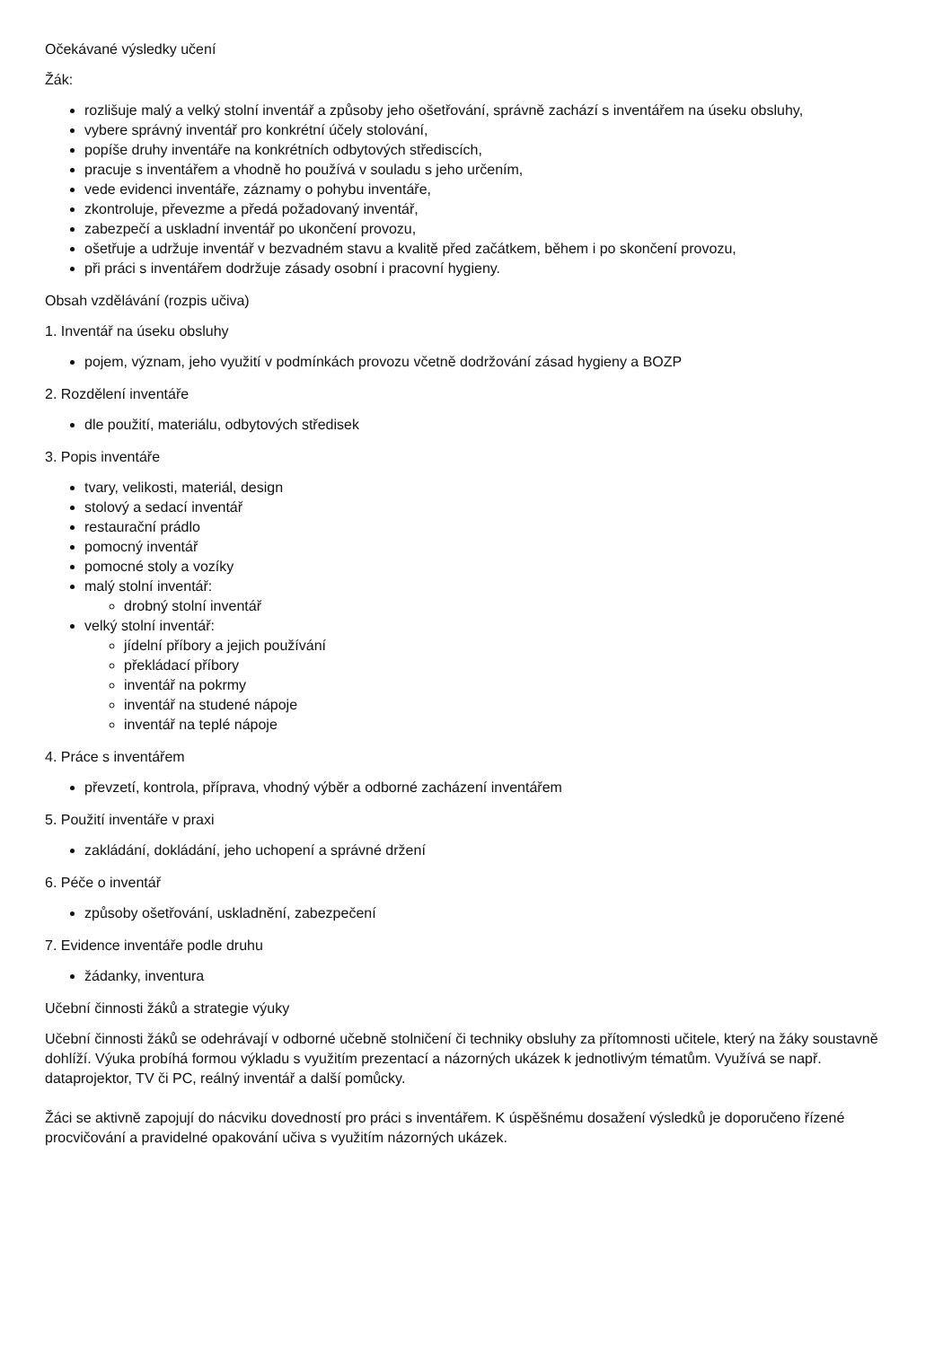Očekávané výsledky učení
Žák:
rozlišuje malý a velký stolní inventář a způsoby jeho ošetřování, správně zachází s inventářem na úseku obsluhy,
vybere správný inventář pro konkrétní účely stolování,
popíše druhy inventáře na konkrétních odbytových střediscích,
pracuje s inventářem a vhodně ho používá v souladu s jeho určením,
vede evidenci inventáře, záznamy o pohybu inventáře,
zkontroluje, převezme a předá požadovaný inventář,
zabezpečí a uskladní inventář po ukončení provozu,
ošetřuje a udržuje inventář v bezvadném stavu a kvalitě před začátkem, během i po skončení provozu,
při práci s inventářem dodržuje zásady osobní i pracovní hygieny.
Obsah vzdělávání (rozpis učiva)
1. Inventář na úseku obsluhy
pojem, význam, jeho využití v podmínkách provozu včetně dodržování zásad hygieny a BOZP
2. Rozdělení inventáře
dle použití, materiálu, odbytových středisek
3. Popis inventáře
tvary, velikosti, materiál, design
stolový a sedací inventář
restaurační prádlo
pomocný inventář
pomocné stoly a vozíky
malý stolní inventář:
drobný stolní inventář
velký stolní inventář:
jídelní příbory a jejich používání
překládací příbory
inventář na pokrmy
inventář na studené nápoje
inventář na teplé nápoje
4. Práce s inventářem
převzetí, kontrola, příprava, vhodný výběr a odborné zacházení inventářem
5. Použití inventáře v praxi
zakládání, dokládání, jeho uchopení a správné držení
6. Péče o inventář
způsoby ošetřování, uskladnění, zabezpečení
7. Evidence inventáře podle druhu
žádanky, inventura
Učební činnosti žáků a strategie výuky
Učební činnosti žáků se odehrávají v odborné učebně stolničení či techniky obsluhy za přítomnosti učitele, který na žáky soustavně dohlíží. Výuka probíhá formou výkladu s využitím prezentací a názorných ukázek k jednotlivým tématům. Využívá se např. dataprojektor, TV či PC, reálný inventář a další pomůcky.
Žáci se aktivně zapojují do nácviku dovedností pro práci s inventářem. K úspěšnému dosažení výsledků je doporučeno řízené procvičování a pravidelné opakování učiva s využitím názorných ukázek.